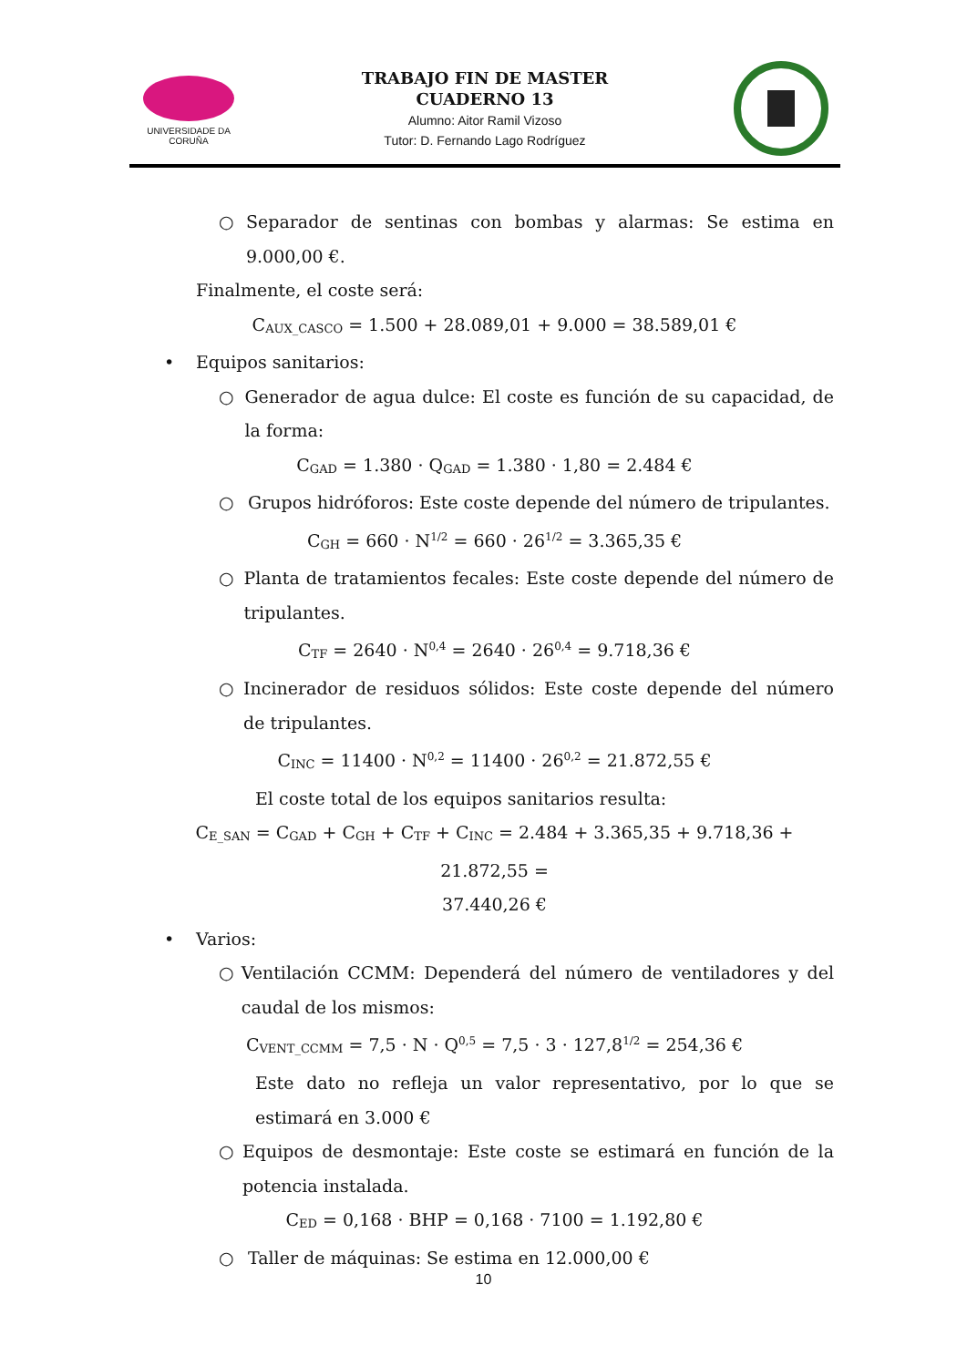UNIVERSIDADE DA CORUÑA
TRABAJO FIN DE MASTER
CUADERNO 13
Alumno: Aitor Ramil Vizoso
Tutor: D. Fernando Lago Rodríguez
○ Separador de sentinas con bombas y alarmas: Se estima en 9.000,00 €.
Finalmente, el coste será:
C<sub>AUX_CASCO</sub> = 1.500 + 28.089,01 + 9.000 = 38.589,01 €
• Equipos sanitarios:
○ Generador de agua dulce: El coste es función de su capacidad, de la forma:
C<sub>GAD</sub> = 1.380 · Q<sub>GAD</sub> = 1.380 · 1,80 = 2.484 €
○ Grupos hidróforos: Este coste depende del número de tripulantes.
C<sub>GH</sub> = 660 · N<sup>1/2</sup> = 660 · 26<sup>1/2</sup> = 3.365,35 €
○ Planta de tratamientos fecales: Este coste depende del número de tripulantes.
C<sub>TF</sub> = 2640 · N<sup>0,4</sup> = 2640 · 26<sup>0,4</sup> = 9.718,36 €
○ Incinerador de residuos sólidos: Este coste depende del número de tripulantes.
C<sub>INC</sub> = 11400 · N<sup>0,2</sup> = 11400 · 26<sup>0,2</sup> = 21.872,55 €
El coste total de los equipos sanitarios resulta:
C<sub>E_SAN</sub> = C<sub>GAD</sub> + C<sub>GH</sub> + C<sub>TF</sub> + C<sub>INC</sub> = 2.484 + 3.365,35 + 9.718,36 + 21.872,55 =
37.440,26 €
• Varios:
○ Ventilación CCMM: Dependerá del número de ventiladores y del caudal de los mismos:
C<sub>VENT_CCMM</sub> = 7,5 · N · Q<sup>0,5</sup> = 7,5 · 3 · 127,8<sup>1/2</sup> = 254,36 €
Este dato no refleja un valor representativo, por lo que se estimará en 3.000 €
○ Equipos de desmontaje: Este coste se estimará en función de la potencia instalada.
C<sub>ED</sub> = 0,168 · BHP = 0,168 · 7100 = 1.192,80 €
○ Taller de máquinas: Se estima en 12.000,00 €
10